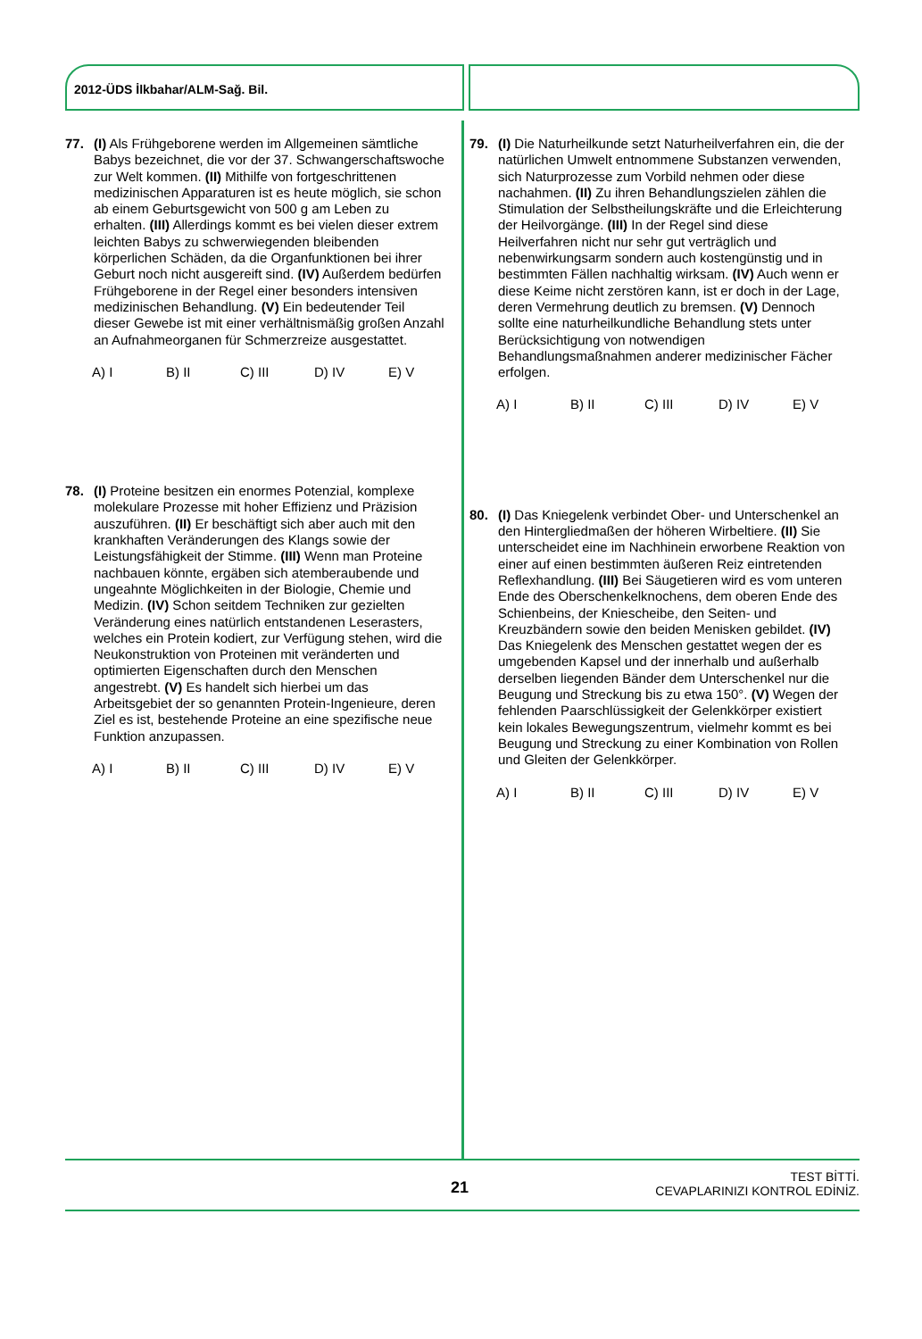2012-ÜDS İlkbahar/ALM-Sağ. Bil.
77. (I) Als Frühgeborene werden im Allgemeinen sämtliche Babys bezeichnet, die vor der 37. Schwangerschaftswoche zur Welt kommen. (II) Mithilfe von fortgeschrittenen medizinischen Apparaturen ist es heute möglich, sie schon ab einem Geburtsgewicht von 500 g am Leben zu erhalten. (III) Allerdings kommt es bei vielen dieser extrem leichten Babys zu schwerwiegenden bleibenden körperlichen Schäden, da die Organfunktionen bei ihrer Geburt noch nicht ausgereift sind. (IV) Außerdem bedürfen Frühgeborene in der Regel einer besonders intensiven medizinischen Behandlung. (V) Ein bedeutender Teil dieser Gewebe ist mit einer verhältnismäßig großen Anzahl an Aufnahmeorganen für Schmerzreize ausgestattet.
A) I B) II C) III D) IV E) V
78. (I) Proteine besitzen ein enormes Potenzial, komplexe molekulare Prozesse mit hoher Effizienz und Präzision auszuführen. (II) Er beschäftigt sich aber auch mit den krankhaften Veränderungen des Klangs sowie der Leistungsfähigkeit der Stimme. (III) Wenn man Proteine nachbauen könnte, ergäben sich atemberaubende und ungeahnte Möglichkeiten in der Biologie, Chemie und Medizin. (IV) Schon seitdem Techniken zur gezielten Veränderung eines natürlich entstandenen Leserasters, welches ein Protein kodiert, zur Verfügung stehen, wird die Neukonstruktion von Proteinen mit veränderten und optimierten Eigenschaften durch den Menschen angestrebt. (V) Es handelt sich hierbei um das Arbeitsgebiet der so genannten Protein-Ingenieure, deren Ziel es ist, bestehende Proteine an eine spezifische neue Funktion anzupassen.
A) I B) II C) III D) IV E) V
79. (I) Die Naturheilkunde setzt Naturheilverfahren ein, die der natürlichen Umwelt entnommene Substanzen verwenden, sich Naturprozesse zum Vorbild nehmen oder diese nachahmen. (II) Zu ihren Behandlungszielen zählen die Stimulation der Selbstheilungskräfte und die Erleichterung der Heilvorgänge. (III) In der Regel sind diese Heilverfahren nicht nur sehr gut verträglich und nebenwirkungsarm sondern auch kostengünstig und in bestimmten Fällen nachhaltig wirksam. (IV) Auch wenn er diese Keime nicht zerstören kann, ist er doch in der Lage, deren Vermehrung deutlich zu bremsen. (V) Dennoch sollte eine naturheilkundliche Behandlung stets unter Berücksichtigung von notwendigen Behandlungsmaßnahmen anderer medizinischer Fächer erfolgen.
A) I B) II C) III D) IV E) V
80. (I) Das Kniegelenk verbindet Ober- und Unterschenkel an den Hintergliedmaßen der höheren Wirbeltiere. (II) Sie unterscheidet eine im Nachhinein erworbene Reaktion von einer auf einen bestimmten äußeren Reiz eintretenden Reflexhandlung. (III) Bei Säugetieren wird es vom unteren Ende des Oberschenkelknochens, dem oberen Ende des Schienbeins, der Kniescheibe, den Seiten- und Kreuzbändern sowie den beiden Menisken gebildet. (IV) Das Kniegelenk des Menschen gestattet wegen der es umgebenden Kapsel und der innerhalb und außerhalb derselben liegenden Bänder dem Unterschenkel nur die Beugung und Streckung bis zu etwa 150°. (V) Wegen der fehlenden Paarschlüssigkeit der Gelenkkörper existiert kein lokales Bewegungszentrum, vielmehr kommt es bei Beugung und Streckung zu einer Kombination von Rollen und Gleiten der Gelenkkörper.
A) I B) II C) III D) IV E) V
21
TEST BİTTİ.
CEVAPLARINIZI KONTROL EDİNİZ.